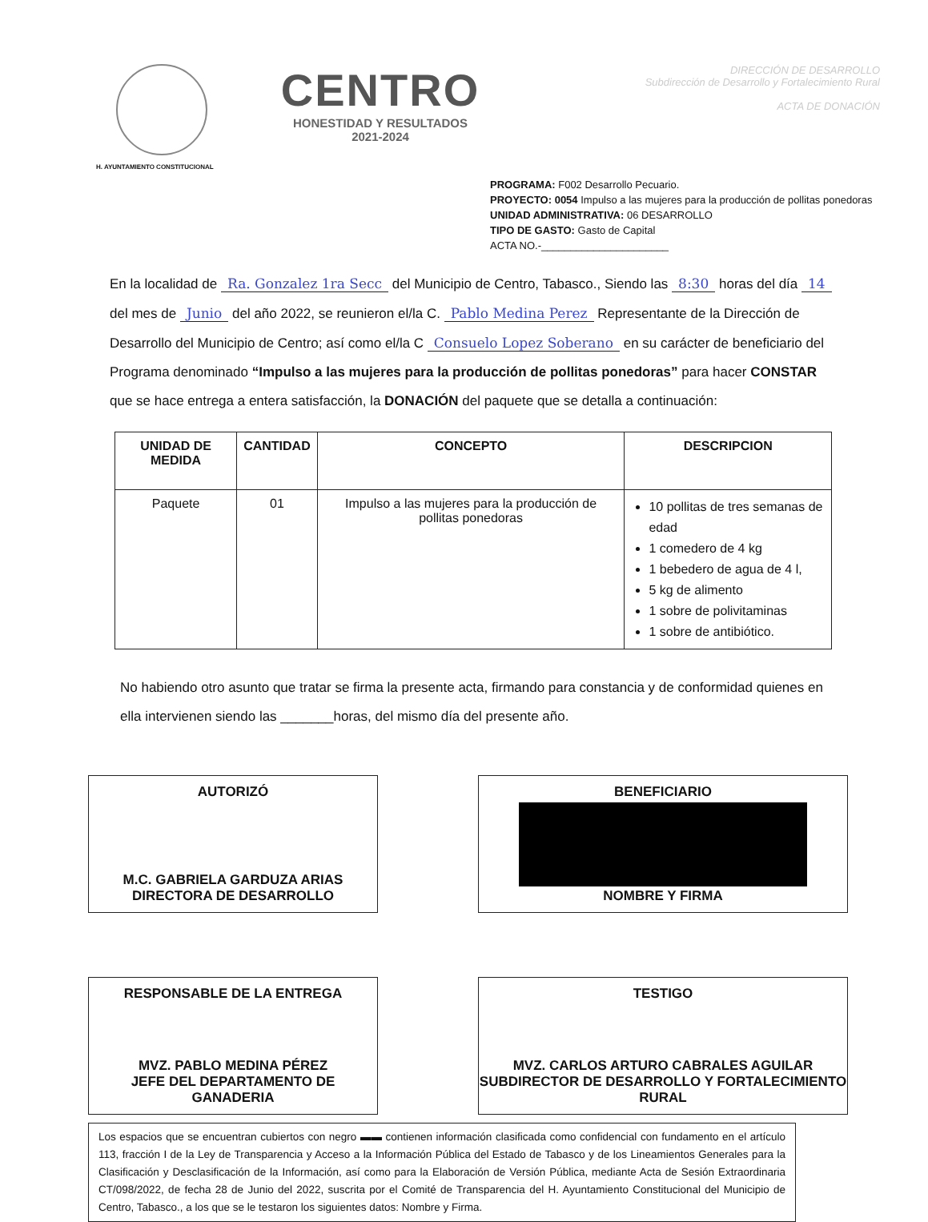H. AYUNTAMIENTO CONSTITUCIONAL
CENTRO
HONESTIDAD Y RESULTADOS
2021-2024
DIRECCIÓN DE DESARROLLO
Subdirección de Desarrollo y Fortalecimiento Rural
ACTA DE DONACIÓN
PROGRAMA: F002 Desarrollo Pecuario.
PROYECTO: 0054 Impulso a las mujeres para la producción de pollitas ponedoras
UNIDAD ADMINISTRATIVA: 06 DESARROLLO
TIPO DE GASTO: Gasto de Capital
ACTA NO.-______________________
En la localidad de Ra. Gonzalez 1ra Secc del Municipio de Centro, Tabasco., Siendo las 8:30 horas del día 14 del mes de Junio del año 2022, se reunieron el/la C. Pablo Medina Perez Representante de la Dirección de Desarrollo del Municipio de Centro; así como el/la C Consuelo Lopez Soberano en su carácter de beneficiario del Programa denominado “Impulso a las mujeres para la producción de pollitas ponedoras” para hacer CONSTAR que se hace entrega a entera satisfacción, la DONACIÓN del paquete que se detalla a continuación:
| UNIDAD DE MEDIDA | CANTIDAD | CONCEPTO | DESCRIPCION |
| --- | --- | --- | --- |
| Paquete | 01 | Impulso a las mujeres para la producción de pollitas ponedoras | 10 pollitas de tres semanas de edad 1 comedero de 4 kg 1 bebedero de agua de 4 l, 5 kg de alimento 1 sobre de polivitaminas 1 sobre de antibiótico. |
No habiendo otro asunto que tratar se firma la presente acta, firmando para constancia y de conformidad quienes en ella intervienen siendo las _______horas, del mismo día del presente año.
AUTORIZÓ
M.C. GABRIELA GARDUZA ARIAS
DIRECTORA DE DESARROLLO
BENEFICIARIO
NOMBRE Y FIRMA
RESPONSABLE DE LA ENTREGA
MVZ. PABLO MEDINA PÉREZ
JEFE DEL DEPARTAMENTO DE GANADERIA
TESTIGO
MVZ. CARLOS ARTURO CABRALES AGUILAR
SUBDIRECTOR DE DESARROLLO Y FORTALECIMIENTO RURAL
Los espacios que se encuentran cubiertos con negro ▬▬ contienen información clasificada como confidencial con fundamento en el artículo 113, fracción I de la Ley de Transparencia y Acceso a la Información Pública del Estado de Tabasco y de los Lineamientos Generales para la Clasificación y Desclasificación de la Información, así como para la Elaboración de Versión Pública, mediante Acta de Sesión Extraordinaria CT/098/2022, de fecha 28 de Junio del 2022, suscrita por el Comité de Transparencia del H. Ayuntamiento Constitucional del Municipio de Centro, Tabasco., a los que se le testaron los siguientes datos: Nombre y Firma.